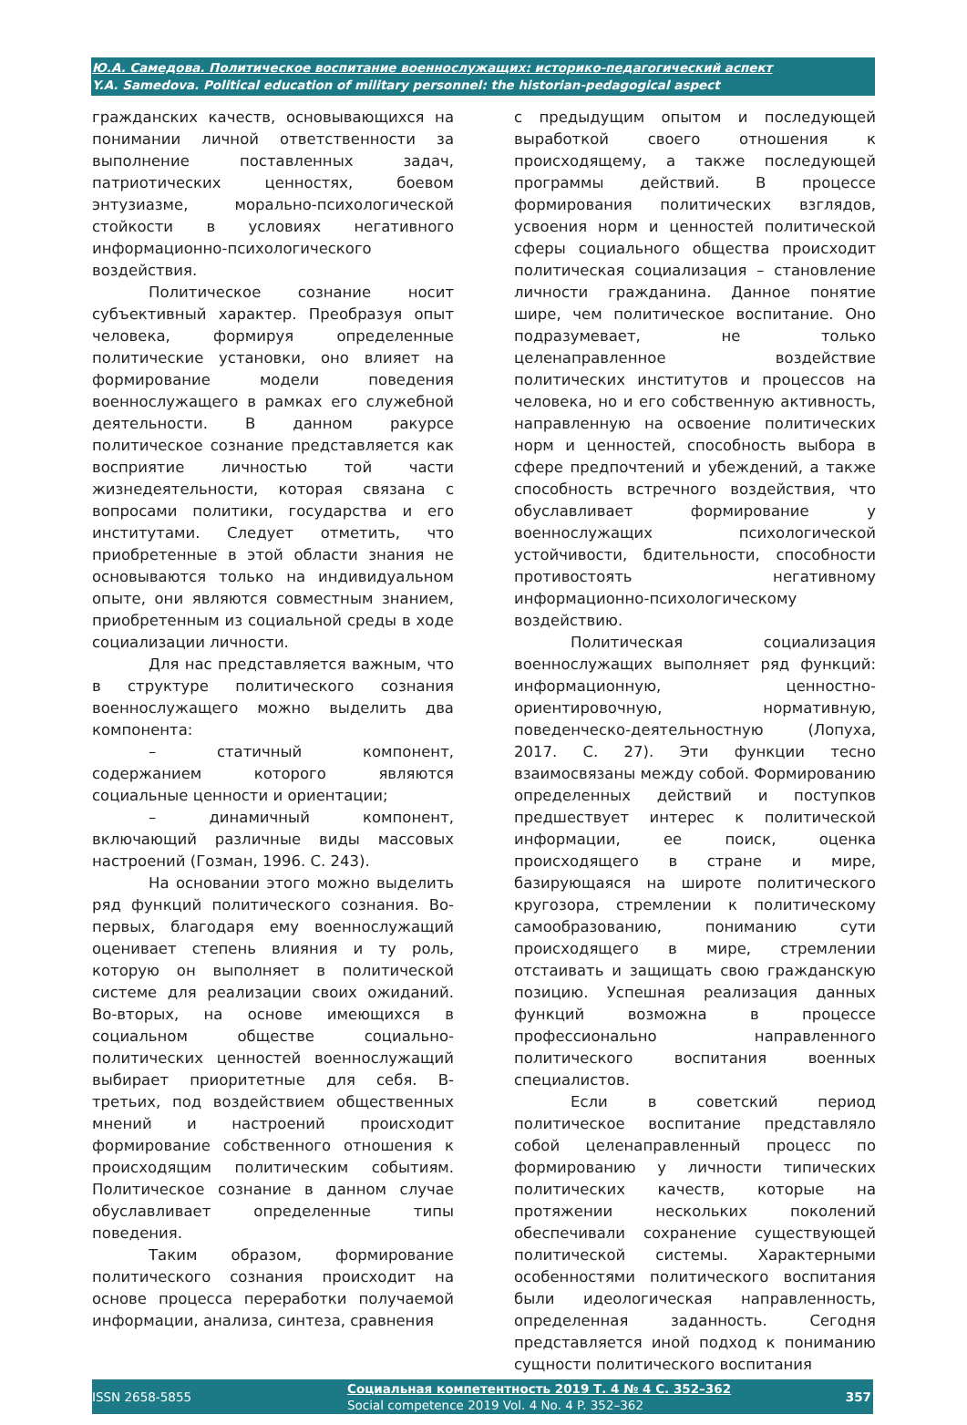Ю.А. Самедова. Политическое воспитание военнослужащих: историко-педагогический аспект
Y.A. Samedova. Political education of military personnel: the historian-pedagogical aspect
гражданских качеств, основывающихся на понимании личной ответственности за выполнение поставленных задач, патриотических ценностях, боевом энтузиазме, морально-психологической стойкости в условиях негативного информационно-психологического воздействия.
Политическое сознание носит субъективный характер. Преобразуя опыт человека, формируя определенные политические установки, оно влияет на формирование модели поведения военнослужащего в рамках его служебной деятельности. В данном ракурсе политическое сознание представляется как восприятие личностью той части жизнедеятельности, которая связана с вопросами политики, государства и его институтами. Следует отметить, что приобретенные в этой области знания не основываются только на индивидуальном опыте, они являются совместным знанием, приобретенным из социальной среды в ходе социализации личности.
Для нас представляется важным, что в структуре политического сознания военнослужащего можно выделить два компонента:
– статичный компонент, содержанием которого являются социальные ценности и ориентации;
– динамичный компонент, включающий различные виды массовых настроений (Гозман, 1996. С. 243).
На основании этого можно выделить ряд функций политического сознания. Во-первых, благодаря ему военнослужащий оценивает степень влияния и ту роль, которую он выполняет в политической системе для реализации своих ожиданий. Во-вторых, на основе имеющихся в социальном обществе социально-политических ценностей военнослужащий выбирает приоритетные для себя. В-третьих, под воздействием общественных мнений и настроений происходит формирование собственного отношения к происходящим политическим событиям. Политическое сознание в данном случае обуславливает определенные типы поведения.
Таким образом, формирование политического сознания происходит на основе процесса переработки получаемой информации, анализа, синтеза, сравнения
с предыдущим опытом и последующей выработкой своего отношения к происходящему, а также последующей программы действий. В процессе формирования политических взглядов, усвоения норм и ценностей политической сферы социального общества происходит политическая социализация – становление личности гражданина. Данное понятие шире, чем политическое воспитание. Оно подразумевает, не только целенаправленное воздействие политических институтов и процессов на человека, но и его собственную активность, направленную на освоение политических норм и ценностей, способность выбора в сфере предпочтений и убеждений, а также способность встречного воздействия, что обуславливает формирование у военнослужащих психологической устойчивости, бдительности, способности противостоять негативному информационно-психологическому воздействию.
Политическая социализация военнослужащих выполняет ряд функций: информационную, ценностно-ориентировочную, нормативную, поведенческо-деятельностную (Лопуха, 2017. С. 27). Эти функции тесно взаимосвязаны между собой. Формированию определенных действий и поступков предшествует интерес к политической информации, ее поиск, оценка происходящего в стране и мире, базирующаяся на широте политического кругозора, стремлении к политическому самообразованию, пониманию сути происходящего в мире, стремлении отстаивать и защищать свою гражданскую позицию. Успешная реализация данных функций возможна в процессе профессионально направленного политического воспитания военных специалистов.
Если в советский период политическое воспитание представляло собой целенаправленный процесс по формированию у личности типических политических качеств, которые на протяжении нескольких поколений обеспечивали сохранение существующей политической системы. Характерными особенностями политического воспитания были идеологическая направленность, определенная заданность. Сегодня представляется иной подход к пониманию сущности политического воспитания
ISSN 2658-5855
Социальная компетентность 2019 Т. 4 № 4 С. 352–362
Social competence 2019 Vol. 4 No. 4 P. 352–362
357